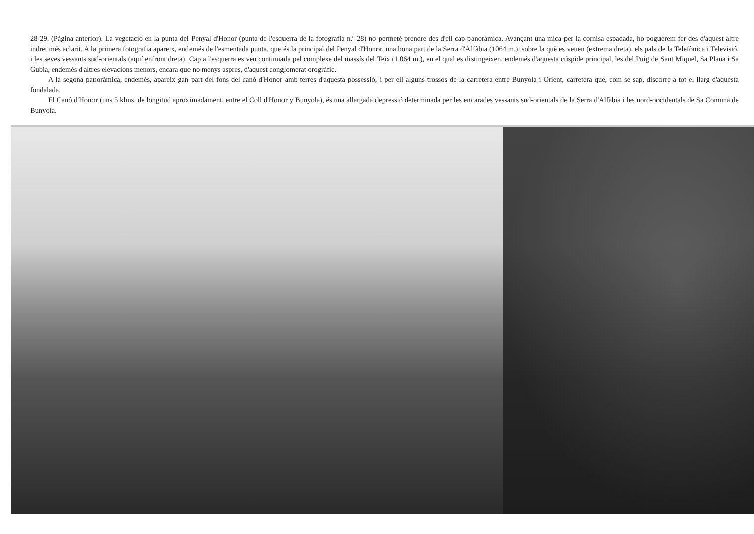28-29. (Pàgina anterior). La vegetació en la punta del Penyal d'Honor (punta de l'esquerra de la fotografia n.º 28) no permeté prendre des d'ell cap panoràmica. Avançant una mica per la cornisa espadada, ho poguérem fer des d'aquest altre indret més aclarit. A la primera fotografia apareix, endemés de l'esmentada punta, que és la principal del Penyal d'Honor, una bona part de la Serra d'Alfàbia (1064 m.), sobre la què es veuen (extrema dreta), els pals de la Telefònica i Televisió, i les seves vessants sud-orientals (aquí enfront dreta). Cap a l'esquerra es veu continuada pel complexe del massís del Teix (1.064 m.), en el qual es distingeixen, endemés d'aquesta cúspide principal, les del Puig de Sant Miquel, Sa Plana i Sa Gubia, endemés d'altres elevacions menors, encara que no menys aspres, d'aquest conglomerat orogràfic.
A la segona panoràmica, endemés, apareix gan part del fons del canó d'Honor amb terres d'aquesta possessió, i per ell alguns trossos de la carretera entre Bunyola i Orient, carretera que, com se sap, discorre a tot el llarg d'aquesta fondalada.
El Canó d'Honor (uns 5 klms. de longitud aproximadament, entre el Coll d'Honor y Bunyola), és una allargada depressió determinada per les encarades vessants sud-orientals de la Serra d'Alfàbia i les nord-occidentals de Sa Comuna de Bunyola.